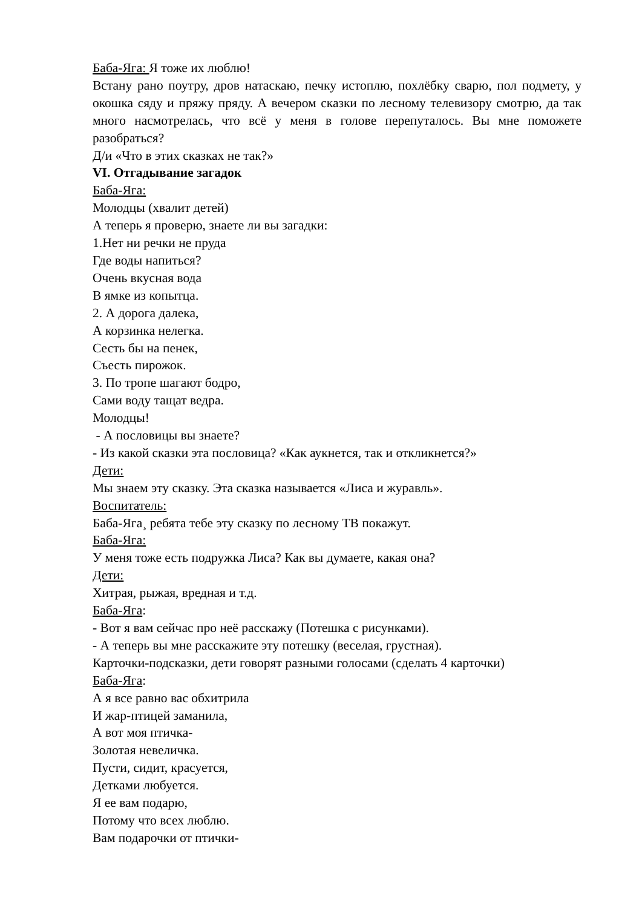Баба-Яга: Я тоже их люблю!
Встану рано поутру, дров натаскаю, печку истоплю, похлёбку сварю, пол подмету, у окошка сяду и пряжу пряду. А вечером сказки по лесному телевизору смотрю, да так много насмотрелась, что всё у меня в голове перепуталось. Вы мне поможете разобраться?
Д/и «Что в этих сказках не так?»
VI. Отгадывание загадок
Баба-Яга:
Молодцы (хвалит детей)
А теперь я проверю, знаете ли вы загадки:
1.Нет ни речки не пруда
Где воды напиться?
Очень вкусная вода
В ямке из копытца.
2. А дорога далека,
А корзинка нелегка.
Сесть бы на пенек,
Съесть пирожок.
3. По тропе шагают бодро,
Сами воду тащат ведра.
Молодцы!
- А пословицы вы знаете?
- Из какой сказки эта пословица? «Как аукнется, так и откликнется?»
Дети:
Мы знаем эту сказку. Эта сказка называется «Лиса и журавль».
Воспитатель:
Баба-Яга¸ ребята тебе эту сказку по лесному ТВ покажут.
Баба-Яга:
У меня тоже есть подружка Лиса? Как вы думаете, какая она?
Дети:
Хитрая, рыжая, вредная и т.д.
Баба-Яга:
- Вот я вам сейчас про неё расскажу (Потешка с рисунками).
- А теперь вы мне расскажите эту потешку (веселая, грустная).
Карточки-подсказки, дети говорят разными голосами (сделать 4 карточки)
Баба-Яга:
А я все равно вас обхитрила
И жар-птицей заманила,
А вот моя птичка-
Золотая невеличка.
Пусти, сидит, красуется,
Детками любуется.
Я ее вам подарю,
Потому что всех люблю.
Вам подарочки от птички-